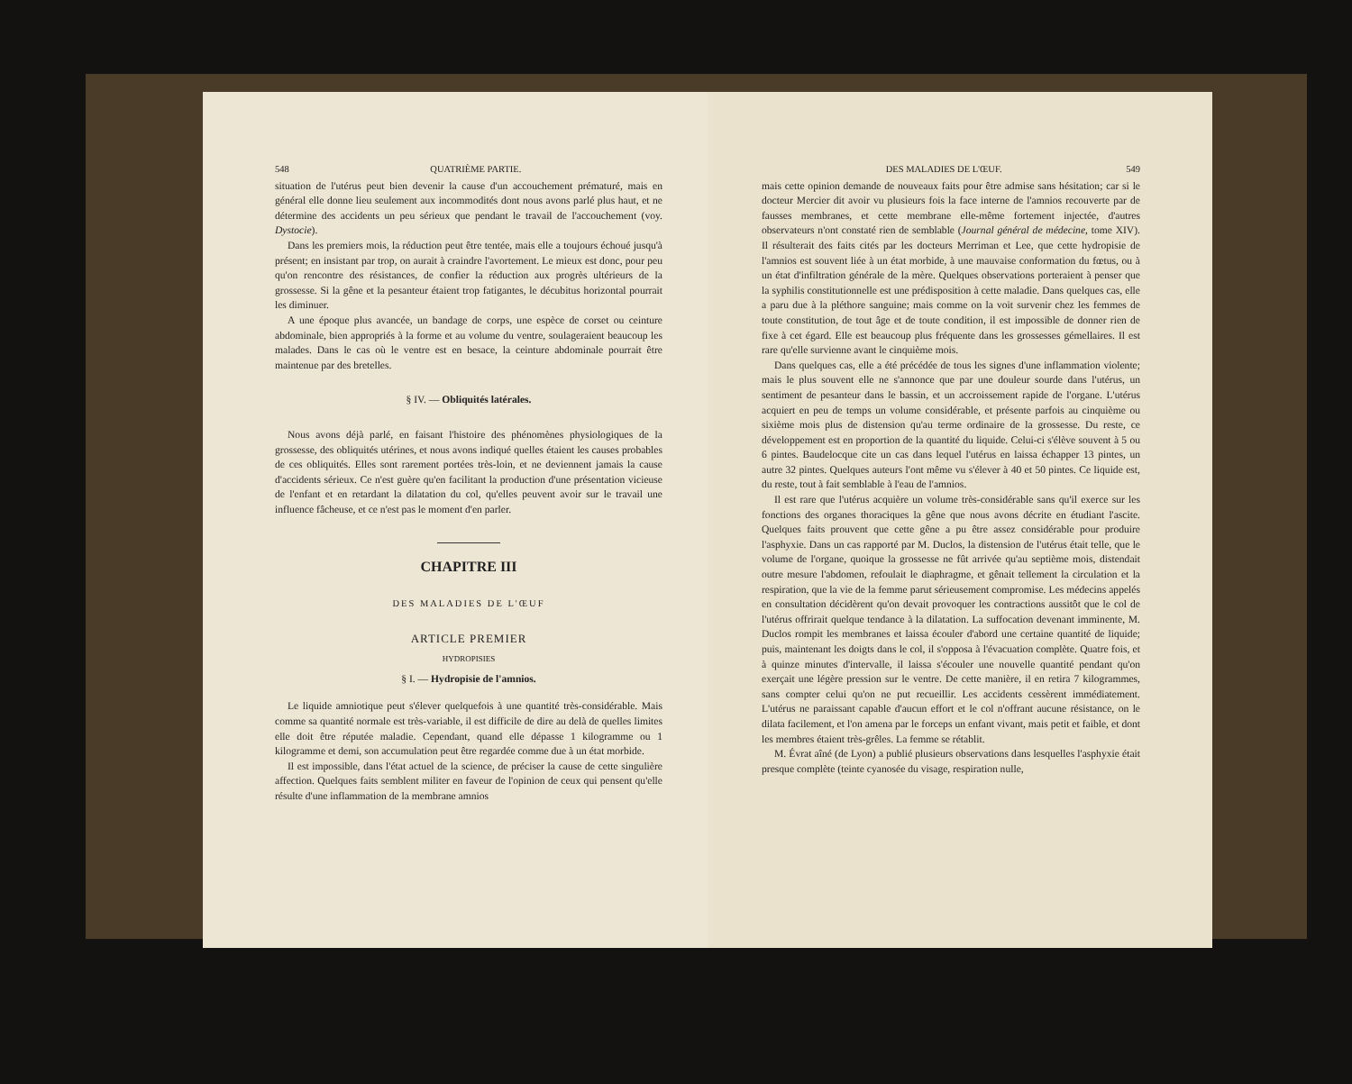548 QUATRIÈME PARTIE.
situation de l'utérus peut bien devenir la cause d'un accouchement prématuré, mais en général elle donne lieu seulement aux incommodités dont nous avons parlé plus haut, et ne détermine des accidents un peu sérieux que pendant le travail de l'accouchement (voy. Dystocie).
Dans les premiers mois, la réduction peut être tentée, mais elle a toujours échoué jusqu'à présent; en insistant par trop, on aurait à craindre l'avortement. Le mieux est donc, pour peu qu'on rencontre des résistances, de confier la réduction aux progrès ultérieurs de la grossesse. Si la gêne et la pesanteur étaient trop fatigantes, le décubitus horizontal pourrait les diminuer.
A une époque plus avancée, un bandage de corps, une espèce de corset ou ceinture abdominale, bien appropriés à la forme et au volume du ventre, soulageraient beaucoup les malades. Dans le cas où le ventre est en besace, la ceinture abdominale pourrait être maintenue par des bretelles.
§ IV. — Obliquités latérales.
Nous avons déjà parlé, en faisant l'histoire des phénomènes physiologiques de la grossesse, des obliquités utérines, et nous avons indiqué quelles étaient les causes probables de ces obliquités. Elles sont rarement portées très-loin, et ne deviennent jamais la cause d'accidents sérieux. Ce n'est guère qu'en facilitant la production d'une présentation vicieuse de l'enfant et en retardant la dilatation du col, qu'elles peuvent avoir sur le travail une influence fâcheuse, et ce n'est pas le moment d'en parler.
CHAPITRE III
DES MALADIES DE L'ŒUF
ARTICLE PREMIER
HYDROPISIES
§ I. — Hydropisie de l'amnios.
Le liquide amniotique peut s'élever quelquefois à une quantité très-considérable. Mais comme sa quantité normale est très-variable, il est difficile de dire au delà de quelles limites elle doit être réputée maladie. Cependant, quand elle dépasse 1 kilogramme ou 1 kilogramme et demi, son accumulation peut être regardée comme due à un état morbide.
Il est impossible, dans l'état actuel de la science, de préciser la cause de cette singulière affection. Quelques faits semblent militer en faveur de l'opinion de ceux qui pensent qu'elle résulte d'une inflammation de la membrane amnios
DES MALADIES DE L'ŒUF. 549
mais cette opinion demande de nouveaux faits pour être admise sans hésitation; car si le docteur Mercier dit avoir vu plusieurs fois la face interne de l'amnios recouverte par de fausses membranes, et cette membrane elle-même fortement injectée, d'autres observateurs n'ont constaté rien de semblable (Journal général de médecine, tome XIV). Il résulterait des faits cités par les docteurs Merriman et Lee, que cette hydropisie de l'amnios est souvent liée à un état morbide, à une mauvaise conformation du fœtus, ou à un état d'infiltration générale de la mère. Quelques observations porteraient à penser que la syphilis constitutionnelle est une prédisposition à cette maladie. Dans quelques cas, elle a paru due à la pléthore sanguine; mais comme on la voit survenir chez les femmes de toute constitution, de tout âge et de toute condition, il est impossible de donner rien de fixe à cet égard. Elle est beaucoup plus fréquente dans les grossesses gémellaires. Il est rare qu'elle survienne avant le cinquième mois.
Dans quelques cas, elle a été précédée de tous les signes d'une inflammation violente; mais le plus souvent elle ne s'annonce que par une douleur sourde dans l'utérus, un sentiment de pesanteur dans le bassin, et un accroissement rapide de l'organe. L'utérus acquiert en peu de temps un volume considérable, et présente parfois au cinquième ou sixième mois plus de distension qu'au terme ordinaire de la grossesse. Du reste, ce développement est en proportion de la quantité du liquide. Celui-ci s'élève souvent à 5 ou 6 pintes. Baudelocque cite un cas dans lequel l'utérus en laissa échapper 13 pintes, un autre 32 pintes. Quelques auteurs l'ont même vu s'élever à 40 et 50 pintes. Ce liquide est, du reste, tout à fait semblable à l'eau de l'amnios.
Il est rare que l'utérus acquière un volume très-considérable sans qu'il exerce sur les fonctions des organes thoraciques la gêne que nous avons décrite en étudiant l'ascite. Quelques faits prouvent que cette gêne a pu être assez considérable pour produire l'asphyxie. Dans un cas rapporté par M. Duclos, la distension de l'utérus était telle, que le volume de l'organe, quoique la grossesse ne fût arrivée qu'au septième mois, distendait outre mesure l'abdomen, refoulait le diaphragme, et gênait tellement la circulation et la respiration, que la vie de la femme parut sérieusement compromise. Les médecins appelés en consultation décidèrent qu'on devait provoquer les contractions aussitôt que le col de l'utérus offrirait quelque tendance à la dilatation. La suffocation devenant imminente, M. Duclos rompit les membranes et laissa écouler d'abord une certaine quantité de liquide; puis, maintenant les doigts dans le col, il s'opposa à l'évacuation complète. Quatre fois, et à quinze minutes d'intervalle, il laissa s'écouler une nouvelle quantité pendant qu'on exerçait une légère pression sur le ventre. De cette manière, il en retira 7 kilogrammes, sans compter celui qu'on ne put recueillir. Les accidents cessèrent immédiatement. L'utérus ne paraissant capable d'aucun effort et le col n'offrant aucune résistance, on le dilata facilement, et l'on amena par le forceps un enfant vivant, mais petit et faible, et dont les membres étaient très-grêles. La femme se rétablit.
M. Évrat aîné (de Lyon) a publié plusieurs observations dans lesquelles l'asphyxie était presque complète (teinte cyanosée du visage, respiration nulle,